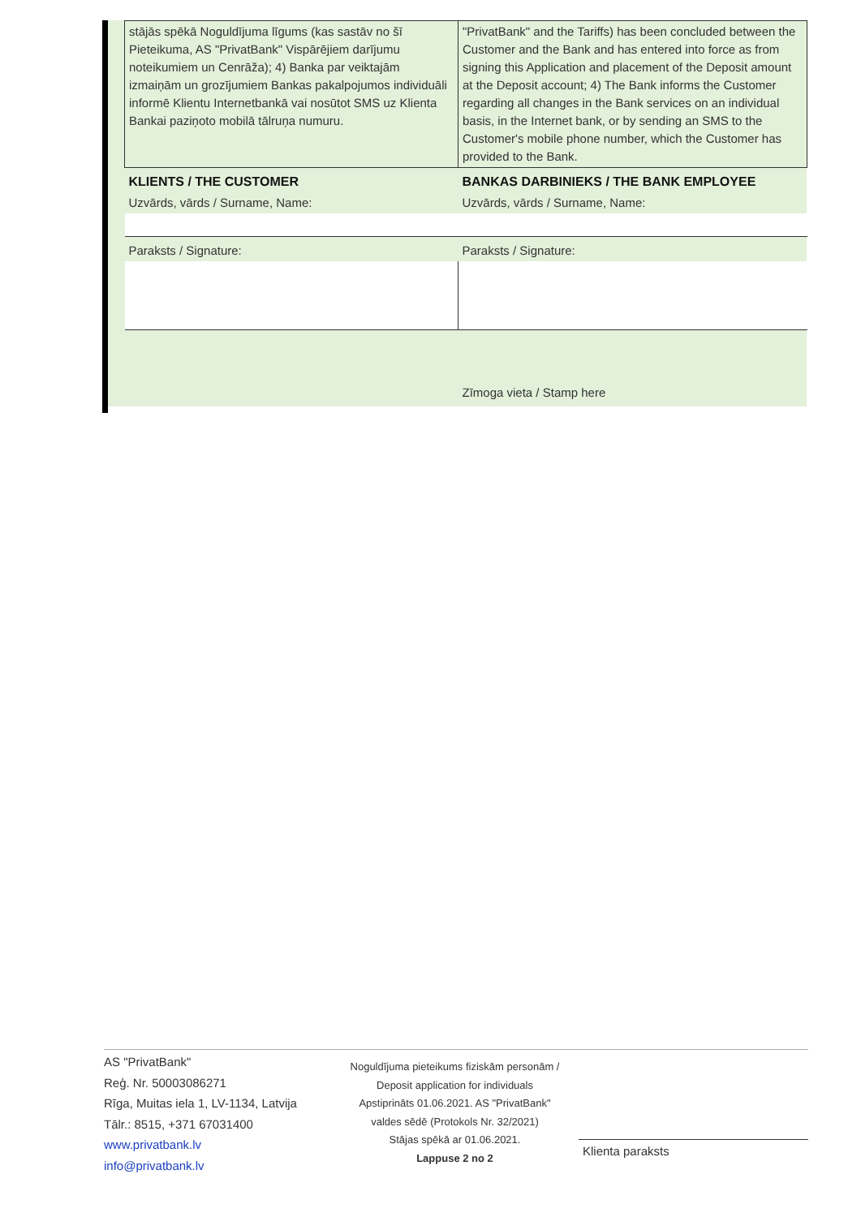| stājās spēkā Noguldījuma līgums (kas sastāv no šī Pieteikuma, AS "PrivatBank" Vispārējiem darījumu noteikumiem un Cenrāža); 4) Banka par veiktajām izmaiņām un grozījumiem Bankas pakalpojumos individuāli informē Klientu Internetbankā vai nosūtot SMS uz Klienta Bankai paziņoto mobilā tālruņa numuru. | "PrivatBank" and the Tariffs) has been concluded between the Customer and the Bank and has entered into force as from signing this Application and placement of the Deposit amount at the Deposit account; 4) The Bank informs the Customer regarding all changes in the Bank services on an individual basis, in the Internet bank, or by sending an SMS to the Customer's mobile phone number, which the Customer has provided to the Bank. |
| KLIENTS / THE CUSTOMER | BANKAS DARBINIEKS / THE BANK EMPLOYEE |
| Uzvārds, vārds / Surname, Name: | Uzvārds, vārds / Surname, Name: |
| Paraksts / Signature: | Paraksts / Signature: |
| | Zīmoga vieta / Stamp here |
AS "PrivatBank"
Reģ. Nr. 50003086271
Rīga, Muitas iela 1, LV-1134, Latvija
Tālr.: 8515, +371 67031400
www.privatbank.lv
info@privatbank.lv
Noguldījuma pieteikums fiziskām personām /
Deposit application for individuals
Apstiprināts 01.06.2021. AS "PrivatBank"
valdes sēdē (Protokols Nr. 32/2021)
Stājas spēkā ar 01.06.2021.
Lappuse 2 no 2
Klienta paraksts